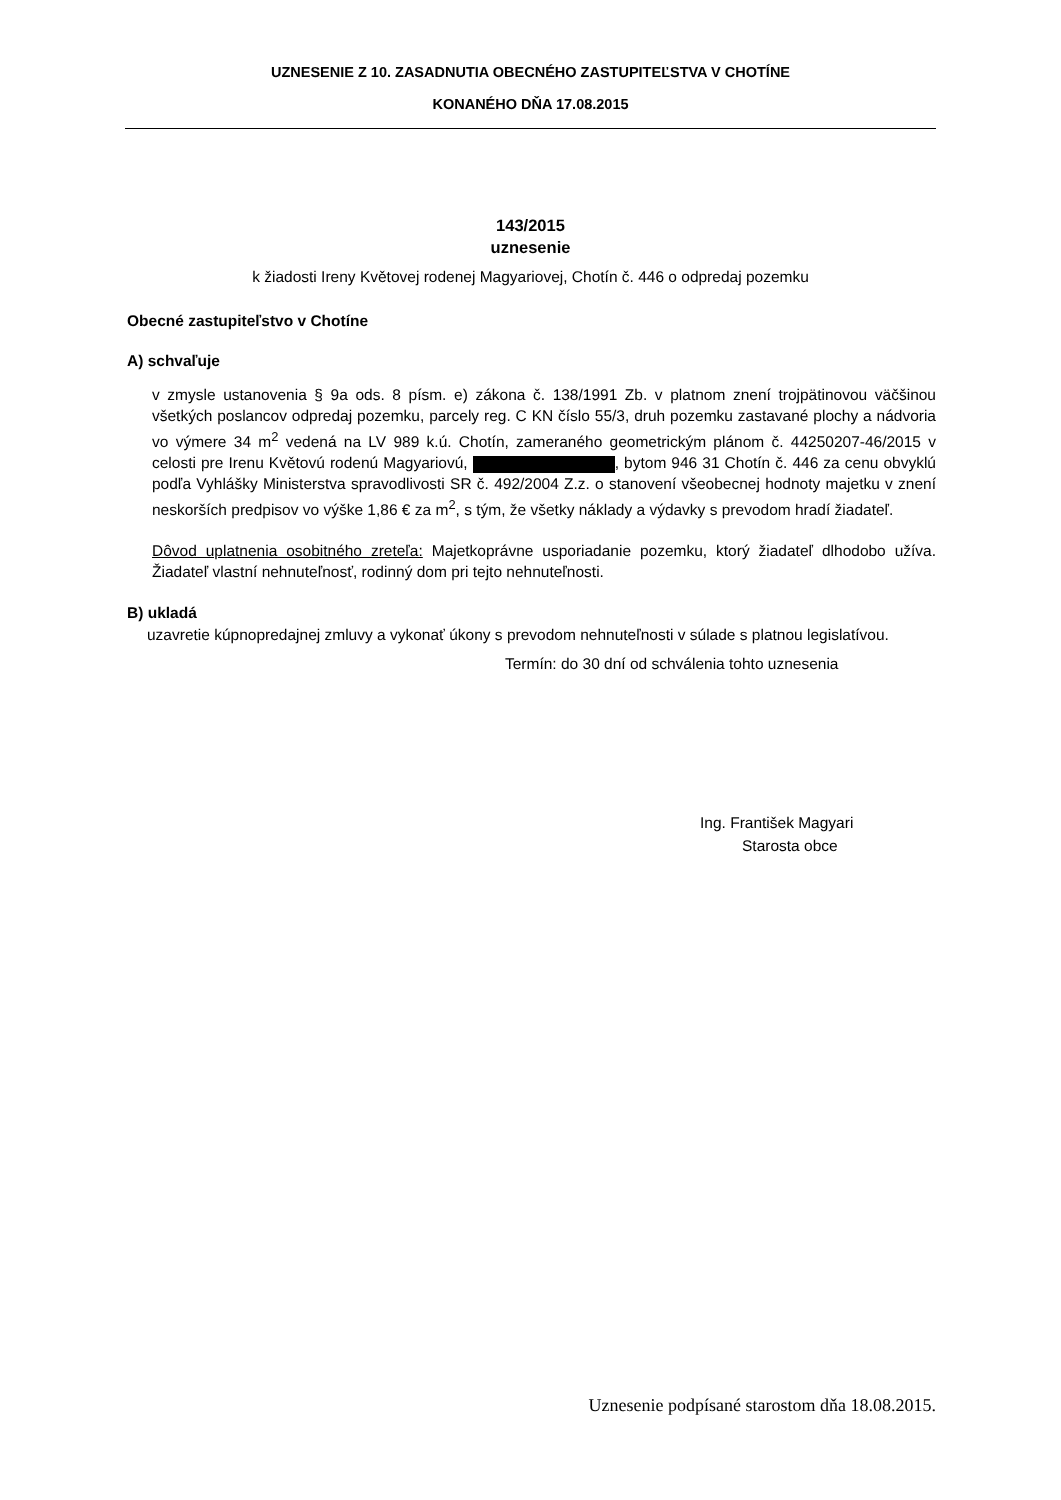UZNESENIE Z 10. ZASADNUTIA OBECNÉHO ZASTUPITEĽSTVA V CHOTÍNE
KONANÉHO DŇA 17.08.2015
143/2015
uznesenie
k žiadosti Ireny Květovej rodenej Magyariovej, Chotín č. 446 o odpredaj pozemku
Obecné zastupiteľstvo v Chotíne
A) schvaľuje
v zmysle ustanovenia § 9a ods. 8 písm. e) zákona č. 138/1991 Zb. v platnom znení trojpätinovou väčšinou všetkých poslancov odpredaj pozemku, parcely reg. C KN číslo 55/3, druh pozemku zastavané plochy a nádvoria vo výmere 34 m<sup>2</sup> vedená na LV 989 k.ú. Chotín, zameraného geometrickým plánom č. 44250207-46/2015 v celosti pre Irenu Květovú rodenú Magyariovú, , bytom 946 31 Chotín č. 446 za cenu obvyklú podľa Vyhlášky Ministerstva spravodlivosti SR č. 492/2004 Z.z. o stanovení všeobecnej hodnoty majetku v znení neskorších predpisov vo výške 1,86 € za m<sup>2</sup>, s tým, že všetky náklady a výdavky s prevodom hradí žiadateľ.
Dôvod uplatnenia osobitného zreteľa: Majetkoprávne usporiadanie pozemku, ktorý žiadateľ dlhodobo užíva. Žiadateľ vlastní nehnuteľnosť, rodinný dom pri tejto nehnuteľnosti.
B) ukladá
uzavretie kúpnopredajnej zmluvy a vykonať úkony s prevodom nehnuteľnosti v súlade s platnou legislatívou.
Termín: do 30 dní od schválenia tohto uznesenia
Ing. František Magyari
Starosta obce
Uznesenie podpísané starostom dňa 18.08.2015.